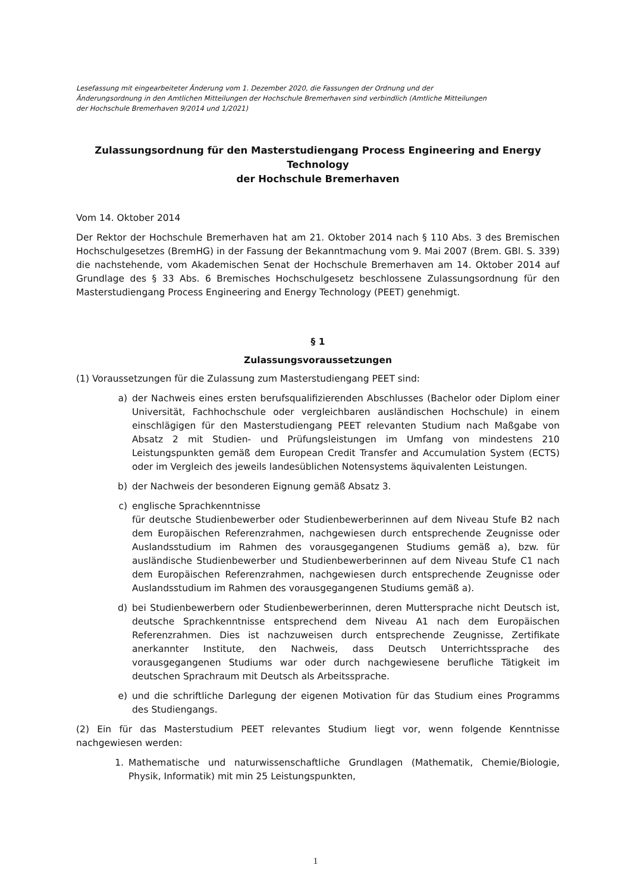Lesefassung mit eingearbeiteter Änderung vom 1. Dezember 2020, die Fassungen der Ordnung und der
Änderungsordnung in den Amtlichen Mitteilungen der Hochschule Bremerhaven sind verbindlich (Amtliche Mitteilungen
der Hochschule Bremerhaven 9/2014 und 1/2021)
Zulassungsordnung für den Masterstudiengang Process Engineering and Energy Technology
der Hochschule Bremerhaven
Vom 14. Oktober 2014
Der Rektor der Hochschule Bremerhaven hat am 21. Oktober 2014 nach § 110 Abs. 3 des Bremischen Hochschulgesetzes (BremHG) in der Fassung der Bekanntmachung vom 9. Mai 2007 (Brem. GBl. S. 339) die nachstehende, vom Akademischen Senat der Hochschule Bremerhaven am 14. Oktober 2014 auf Grundlage des § 33 Abs. 6 Bremisches Hochschulgesetz beschlossene Zulassungsordnung für den Masterstudiengang Process Engineering and Energy Technology (PEET) genehmigt.
§ 1
Zulassungsvoraussetzungen
(1) Voraussetzungen für die Zulassung zum Masterstudiengang PEET sind:
a) der Nachweis eines ersten berufsqualifizierenden Abschlusses (Bachelor oder Diplom einer Universität, Fachhochschule oder vergleichbaren ausländischen Hochschule) in einem einschlägigen für den Masterstudiengang PEET relevanten Studium nach Maßgabe von Absatz 2 mit Studien- und Prüfungsleistungen im Umfang von mindestens 210 Leistungspunkten gemäß dem European Credit Transfer and Accumulation System (ECTS) oder im Vergleich des jeweils landesüblichen Notensystems äquivalenten Leistungen.
b) der Nachweis der besonderen Eignung gemäß Absatz 3.
c) englische Sprachkenntnisse
für deutsche Studienbewerber oder Studienbewerberinnen auf dem Niveau Stufe B2 nach dem Europäischen Referenzrahmen, nachgewiesen durch entsprechende Zeugnisse oder Auslandsstudium im Rahmen des vorausgegangenen Studiums gemäß a), bzw. für ausländische Studienbewerber und Studienbewerberinnen auf dem Niveau Stufe C1 nach dem Europäischen Referenzrahmen, nachgewiesen durch entsprechende Zeugnisse oder Auslandsstudium im Rahmen des vorausgegangenen Studiums gemäß a).
d) bei Studienbewerbern oder Studienbewerberinnen, deren Muttersprache nicht Deutsch ist, deutsche Sprachkenntnisse entsprechend dem Niveau A1 nach dem Europäischen Referenzrahmen. Dies ist nachzuweisen durch entsprechende Zeugnisse, Zertifikate anerkannter Institute, den Nachweis, dass Deutsch Unterrichtssprache des vorausgegangenen Studiums war oder durch nachgewiesene berufliche Tätigkeit im deutschen Sprachraum mit Deutsch als Arbeitssprache.
e) und die schriftliche Darlegung der eigenen Motivation für das Studium eines Programms des Studiengangs.
(2) Ein für das Masterstudium PEET relevantes Studium liegt vor, wenn folgende Kenntnisse nachgewiesen werden:
1. Mathematische und naturwissenschaftliche Grundlagen (Mathematik, Chemie/Biologie, Physik, Informatik) mit min 25 Leistungspunkten,
1